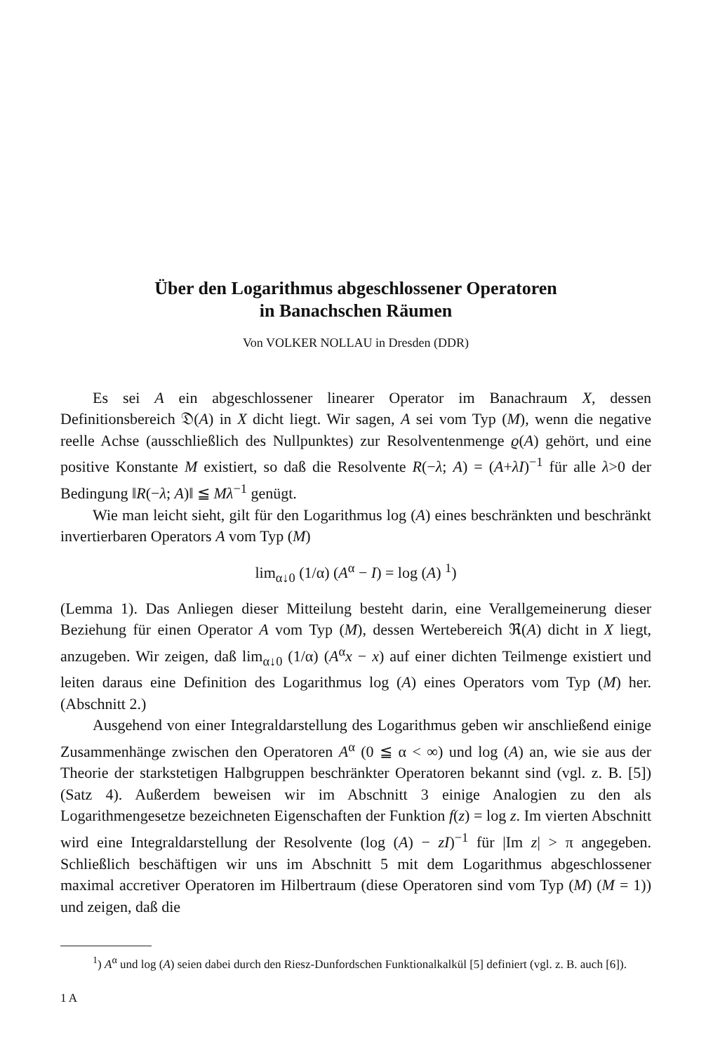Über den Logarithmus abgeschlossener Operatoren
in Banachschen Räumen
Von VOLKER NOLLAU in Dresden (DDR)
Es sei A ein abgeschlossener linearer Operator im Banachraum X, dessen Definitionsbereich 𝔇(A) in X dicht liegt. Wir sagen, A sei vom Typ (M), wenn die negative reelle Achse (ausschließlich des Nullpunktes) zur Resolventenmenge ϱ(A) gehört, und eine positive Konstante M existiert, so daß die Resolvente R(−λ; A) = (A+λI)<sup>−1</sup> für alle λ>0 der Bedingung ‖R(−λ; A)‖ ≦ Mλ<sup>−1</sup> genügt.
Wie man leicht sieht, gilt für den Logarithmus log (A) eines beschränkten und beschränkt invertierbaren Operators A vom Typ (M)
lim<sub>α↓0</sub> (1/α) (A<sup>α</sup> − I) = log (A) <sup>1</sup>)
(Lemma 1). Das Anliegen dieser Mitteilung besteht darin, eine Verallgemeinerung dieser Beziehung für einen Operator A vom Typ (M), dessen Wertebereich ℜ(A) dicht in X liegt, anzugeben. Wir zeigen, daß lim<sub>α↓0</sub> (1/α) (A<sup>α</sup>x − x) auf einer dichten Teilmenge existiert und leiten daraus eine Definition des Logarithmus log (A) eines Operators vom Typ (M) her. (Abschnitt 2.)
Ausgehend von einer Integraldarstellung des Logarithmus geben wir anschließend einige Zusammenhänge zwischen den Operatoren A<sup>α</sup> (0 ≦ α < ∞) und log (A) an, wie sie aus der Theorie der starkstetigen Halbgruppen beschränkter Operatoren bekannt sind (vgl. z. B. [5]) (Satz 4). Außerdem beweisen wir im Abschnitt 3 einige Analogien zu den als Logarithmengesetze bezeichneten Eigenschaften der Funktion f(z) = log z. Im vierten Abschnitt wird eine Integraldarstellung der Resolvente (log (A) − zI)<sup>−1</sup> für |Im z| > π angegeben. Schließlich beschäftigen wir uns im Abschnitt 5 mit dem Logarithmus abgeschlossener maximal accretiver Operatoren im Hilbertraum (diese Operatoren sind vom Typ (M) (M = 1)) und zeigen, daß die
<sup>1</sup>) A<sup>α</sup> und log (A) seien dabei durch den Riesz-Dunfordschen Funktionalkalkül [5] definiert (vgl. z. B. auch [6]).
1 A